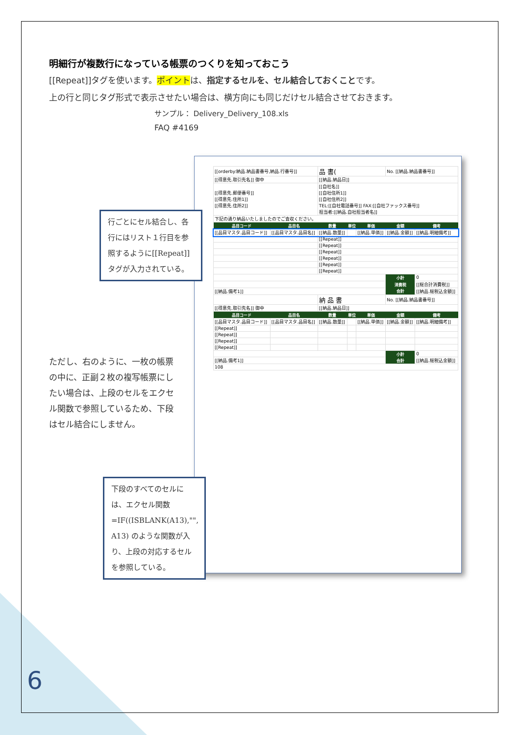明細行が複数行になっている帳票のつくりを知っておこう
[[Repeat]]タグを使います。ポイントは、指定するセルを、セル結合しておくことです。
上の行と同じタグ形式で表示させたい場合は、横方向にも同じだけセル結合させておきます。
サンプル： Delivery_Delivery_108.xls
FAQ #4169
| [[orderby:納品.納品書番号,納品.行番号]] | | 品 書( | | | No. [[納品.納品書番号]] | |
| [[得意先.取引先名]] 御中 | | [[納品.納品日]] | | | | |
| [[得意先.郵便番号]] [[得意先.住所1]] [[得意先.住所2]] | | [[自社名]] [[自社住所1]] [[自社住所2]] TEL:[[自社電話番号]] FAX:[[自社ファックス番号]] 担当者:[[納品.自社担当者名]] | | | | |
| 下記の通り納品いたしましたのでご査収ください。 | | | | | | |
| 品目コード | 品目名 | 数量 | 単位 | 単価 | 金額 | 備考 |
| [[品目マスタ.品目コード]] | [[品目マスタ.品目名]] | [[納品.数量]] | | [[納品.単価]] | [[納品.金額]] | [[納品.明細備考]] |
| | | [[Repeat]] | | | | |
| | | [[Repeat]] | | | | |
| | | [[Repeat]] | | | | |
| | | [[Repeat]] | | | | |
| | | [[Repeat]] | | | | |
| | | [[Repeat]] | | | | |
| | | | | | 小計 | 0 |
| | | | | | 消費税 | [[総合計消費税]] |
| [[納品.備考1]] | | | | | 合計 | [[納品.総税込金額]] |
| | | 納 品 書 | | | No. [[納品.納品書番号]] | |
| [[得意先.取引先名]] 御中 | | [[納品.納品日]] | | | | |
| 品目コード | 品目名 | 数量 | 単位 | 単価 | 金額 | 備考 |
| [[品目マスタ.品目コード]] | [[品目マスタ.品目名]] | [[納品.数量]] | | [[納品.単価]] | [[納品.金額]] | [[納品.明細備考]] |
| [[Repeat]] | | | | | | |
| [[Repeat]] | | | | | | |
| [[Repeat]] | | | | | | |
| [[Repeat]] | | | | | | |
| | | | | | 小計 | 0 |
| [[納品.備考1]] | | | | | 合計 | [[納品.総税込金額]] |
| 108 | | | | | | |
行ごとにセル結合し、各行にはリスト１行目を参照するように[[Repeat]]タグが入力されている。
ただし、右のように、一枚の帳票の中に、正副２枚の複写帳票にしたい場合は、上段のセルをエクセル関数で参照しているため、下段はセル結合にしません。
下段のすべてのセルには、エクセル関数 =IF((ISBLANK(A13),"", A13) のような関数が入り、上段の対応するセルを参照している。
6